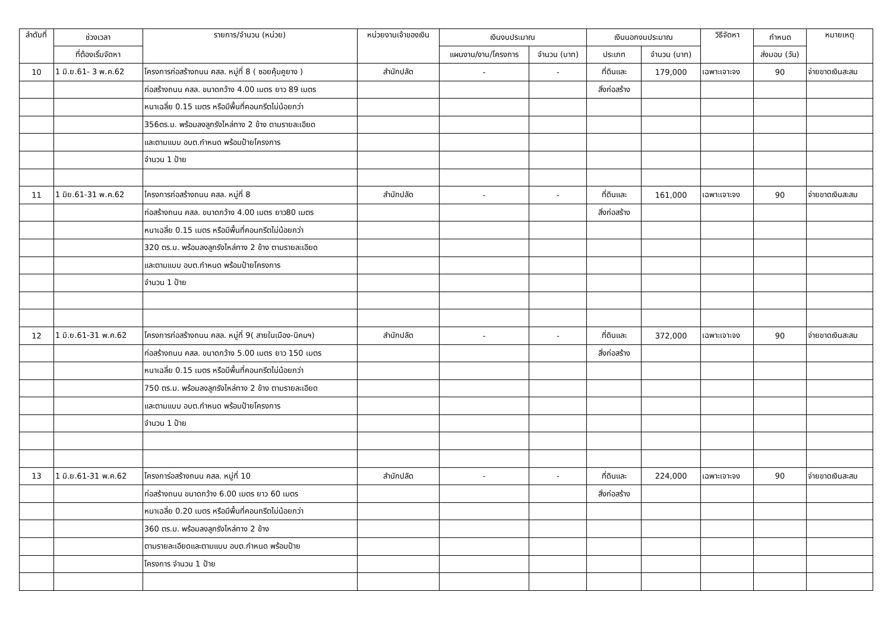| ลำดับที่ | ช่วงเวลา | รายการ/จำนวน (หน่วย) | หน่วยงานเจ้าของเงิน | เงินงบประมาณ | | เงินนอกงบประมาณ | | วิธีจัดหา | กำหนด | หมายเหตุ |
| --- | --- | --- | --- | --- | --- | --- | --- | --- | --- | --- |
| | ที่ต้องเริ่มจัดหา | | | แผนงาน/งาน/โครงการ | จำนวน (บาท) | ประเภท | จำนวน (บาท) | | ส่งมอบ (วัน) | |
| 10 | 1 มิ.ย.61- 3 พ.ค.62 | โครงการก่อสร้างถนน คสล. หมู่ที่ 8 ( ซอยคุ้มคูยาง ) | สำนักปลัด | - | - | ที่ดินและ | 179,000 | เฉพาะเจาะจง | 90 | จ่ายขาดเงินสะสม |
| | | ก่อสร้างถนน คสล. ขนาดกว้าง 4.00 เมตร ยาว 89 เมตร | | | | สิ่งก่อสร้าง | | | | |
| | | หนาเฉลี่ย 0.15 เมตร หรือมีพื้นที่คอนกรีตไม่น้อยกว่า | | | | | | | | |
| | | 356ตร.ม. พร้อมลงลูกรังไหล่ทาง 2 ข้าง ตามรายละเอียด | | | | | | | | |
| | | และตามแบบ อบต.กำหนด พร้อมป้ายโครงการ | | | | | | | | |
| | | จำนวน 1 ป้าย | | | | | | | | |
| 11 | 1 มิย.61-31 พ.ค.62 | โครงการก่อสร้างถนน คสล. หมู่ที่ 8 | สำนักปลัด | - | - | ที่ดินและ | 161,000 | เฉพาะเจาะจง | 90 | จ่ายขาดเงินสะสม |
| | | ก่อสร้างถนน คสล. ขนาดกว้าง 4.00 เมตร ยาว80 เมตร | | | | สิ่งก่อสร้าง | | | | |
| | | หนาเฉลี่ย 0.15 เมตร หรือมีพื้นที่คอนกรีตไม่น้อยกว่า | | | | | | | | |
| | | 320 ตร.ม. พร้อมลงลูกรังไหล่ทาง 2 ข้าง ตามรายละเอียด | | | | | | | | |
| | | และตามแบบ อบต.กำหนด พร้อมป้ายโครงการ | | | | | | | | |
| | | จำนวน 1 ป้าย | | | | | | | | |
| 12 | 1 มิ.ย.61-31 พ.ค.62 | โครงการก่อสร้างถนน คสล. หมู่ที่ 9( สายในเมือง-นิคมฯ) | สำนักปลัด | - | - | ที่ดินและ | 372,000 | เฉพาะเจาะจง | 90 | จ่ายขาดเงินสะสม |
| | | ก่อสร้างถนน คสล. ขนาดกว้าง 5.00 เมตร ยาว 150 เมตร | | | | สิ่งก่อสร้าง | | | | |
| | | หนาเฉลี่ย 0.15 เมตร หรือมีพื้นที่คอนกรีตไม่น้อยกว่า | | | | | | | | |
| | | 750 ตร.ม. พร้อมลงลูกรังไหล่ทาง 2 ข้าง ตามรายละเอียด | | | | | | | | |
| | | และตามแบบ อบต.กำหนด พร้อมป้ายโครงการ | | | | | | | | |
| | | จำนวน 1 ป้าย | | | | | | | | |
| 13 | 1 มิ.ย.61-31 พ.ค.62 | โครงการ่อสร้างถนน คสล. หมู่ที่ 10 | สำนักปลัด | - | - | ที่ดินและ | 224,000 | เฉพาะเจาะจง | 90 | จ่ายขาดเงินสะสม |
| | | ก่อสร้างถนน ขนาดกว้าง 6.00 เมตร ยาว 60 เมตร | | | | สิ่งก่อสร้าง | | | | |
| | | หนาเฉลี่ย 0.20 เมตร หรือมีพื้นที่คอนกรีตไม่น้อยกว่า | | | | | | | | |
| | | 360 ตร.ม. พร้อมลงลูกรังไหล่ทาง 2 ข้าง | | | | | | | | |
| | | ตามรายละเอียดและตามแบบ อบต.กำหนด พร้อมป้าย | | | | | | | | |
| | | โครงการ จำนวน 1 ป้าย | | | | | | | | |